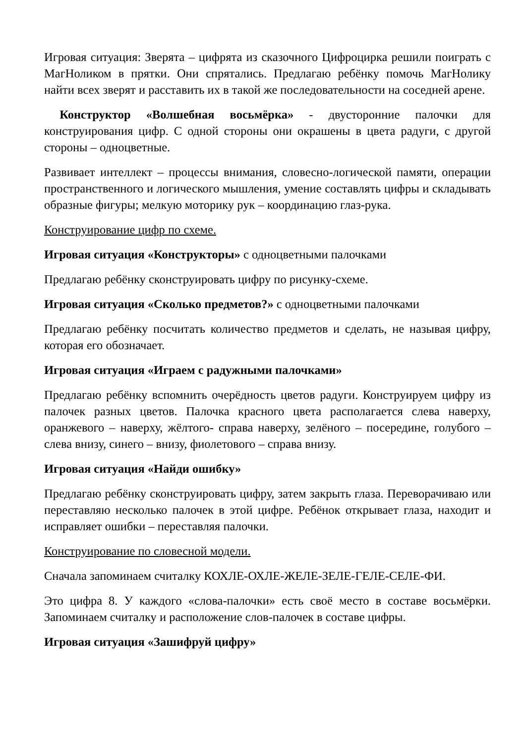Игровая ситуация: Зверята – цифрята из сказочного Цифроцирка решили поиграть с МагНоликом в прятки. Они спрятались. Предлагаю ребёнку помочь МагНолику найти всех зверят и расставить их в такой же последовательности на соседней арене.
Конструктор «Волшебная восьмёрка» - двусторонние палочки для конструирования цифр. С одной стороны они окрашены в цвета радуги, с другой стороны – одноцветные.
Развивает интеллект – процессы внимания, словесно-логической памяти, операции пространственного и логического мышления, умение составлять цифры и складывать образные фигуры; мелкую моторику рук – координацию глаз-рука.
Конструирование цифр по схеме.
Игровая ситуация «Конструкторы» с одноцветными палочками
Предлагаю ребёнку сконструировать цифру по рисунку-схеме.
Игровая ситуация «Сколько предметов?» с одноцветными палочками
Предлагаю ребёнку посчитать количество предметов и сделать, не называя цифру, которая его обозначает.
Игровая ситуация «Играем с радужными палочками»
Предлагаю ребёнку вспомнить очерёдность цветов радуги. Конструируем цифру из палочек разных цветов. Палочка красного цвета располагается слева наверху, оранжевого – наверху, жёлтого- справа наверху, зелёного – посередине, голубого – слева внизу, синего – внизу, фиолетового – справа внизу.
Игровая ситуация «Найди ошибку»
Предлагаю ребёнку сконструировать цифру, затем закрыть глаза. Переворачиваю или переставляю несколько палочек в этой цифре. Ребёнок открывает глаза, находит и исправляет ошибки – переставляя палочки.
Конструирование по словесной модели.
Сначала запоминаем считалку КОХЛЕ-ОХЛЕ-ЖЕЛЕ-ЗЕЛЕ-ГЕЛЕ-СЕЛЕ-ФИ.
Это цифра 8. У каждого «слова-палочки» есть своё место в составе восьмёрки. Запоминаем считалку и расположение слов-палочек в составе цифры.
Игровая ситуация «Зашифруй цифру»